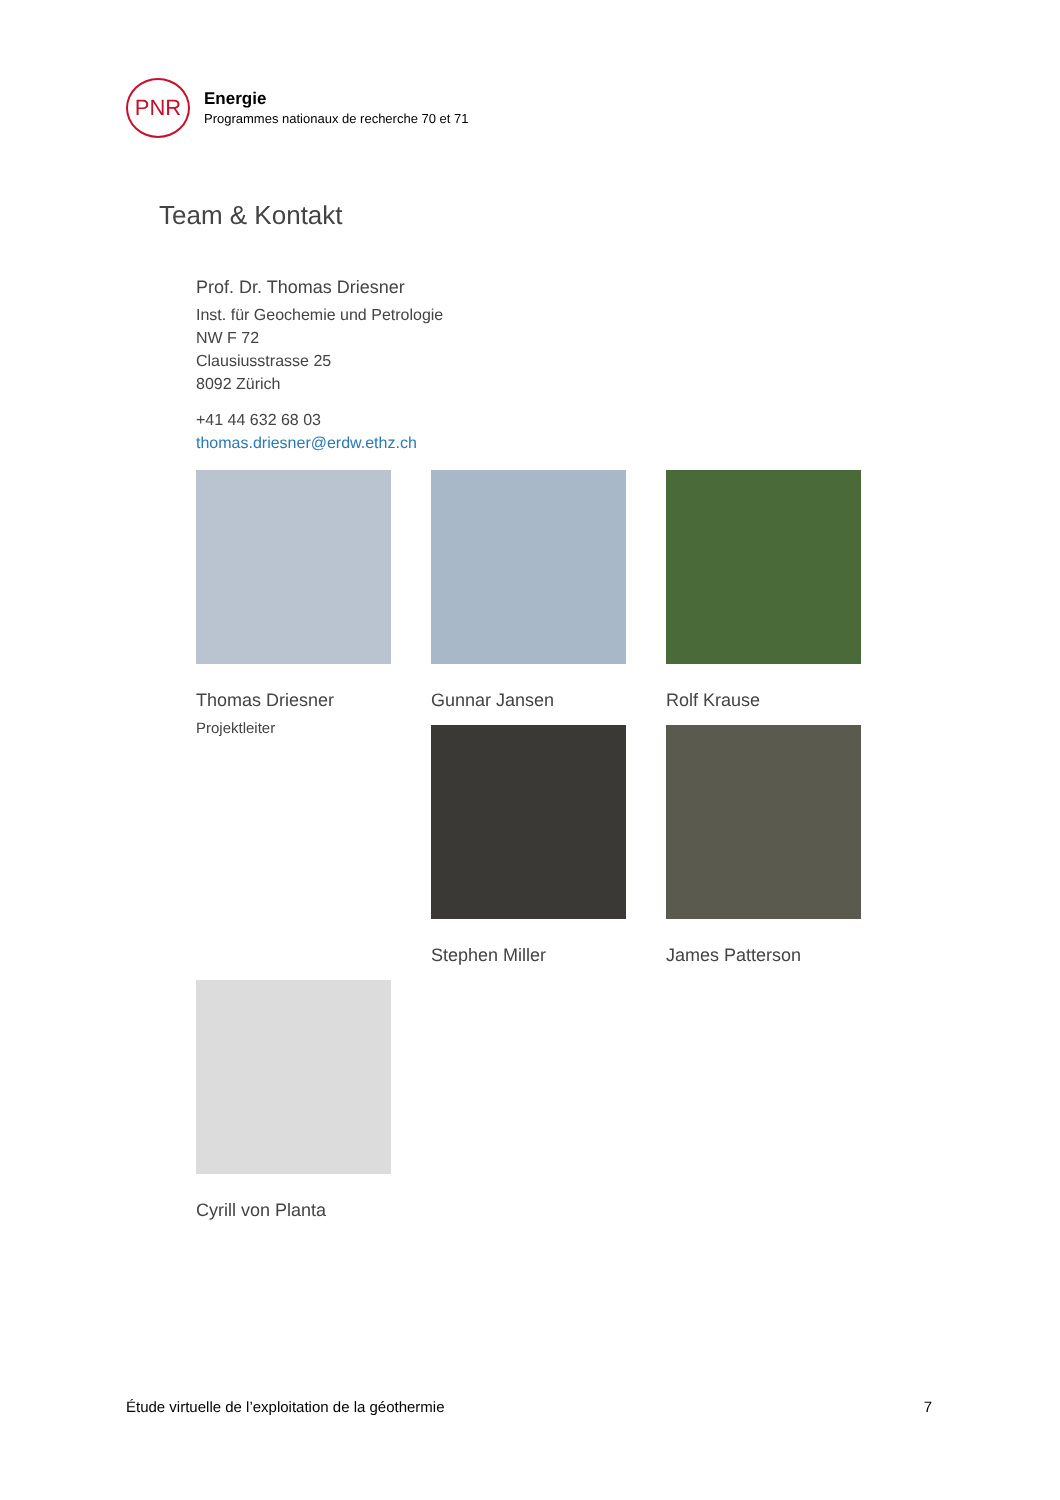PNR
Energie
Programmes nationaux de recherche 70 et 71
Team & Kontakt
Prof. Dr. Thomas Driesner
Inst. für Geochemie und Petrologie
NW F 72
Clausiusstrasse 25
8092 Zürich
+41 44 632 68 03
thomas.driesner@erdw.ethz.ch
Thomas Driesner
Projektleiter
Gunnar Jansen
Rolf Krause
Stephen Miller
James Patterson
Cyrill von Planta
Étude virtuelle de l’exploitation de la géothermie 7